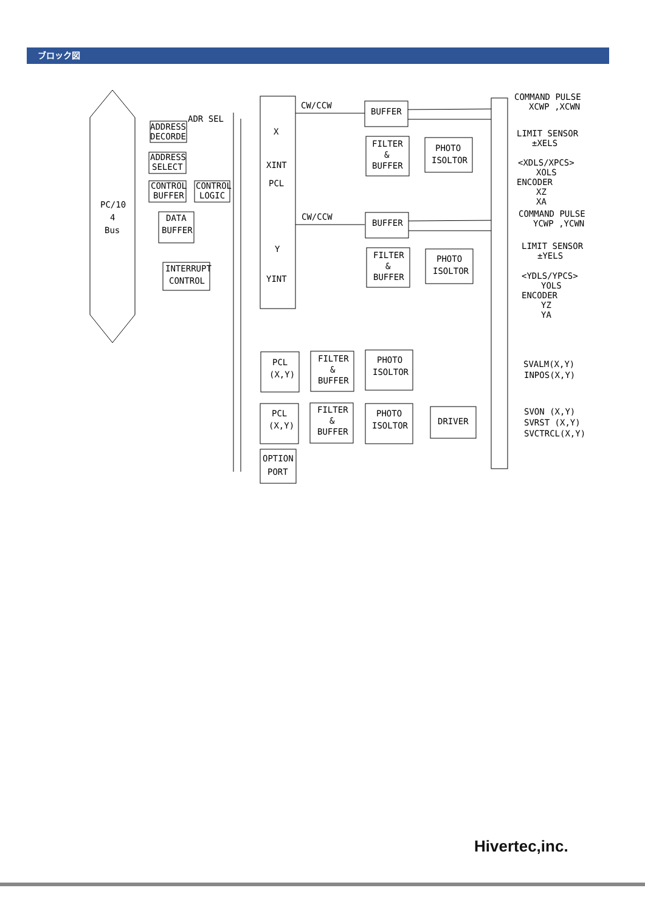ブロック図
PC/10
4
Bus
ADDRESS
DECORDE
ADR SEL
ADDRESS
SELECT
CONTROL
BUFFER
CONTROL
LOGIC
DATA
BUFFER
INTERRUPT
CONTROL
X
XINT
PCL
Y
YINT
CW/CCW
CW/CCW
BUFFER
BUFFER
FILTER
&
BUFFER
PHOTO
ISOLTOR
FILTER
&
BUFFER
PHOTO
ISOLTOR
PCL
(X,Y)
FILTER
&
BUFFER
PHOTO
ISOLTOR
PCL
(X,Y)
FILTER
&
BUFFER
PHOTO
ISOLTOR
DRIVER
OPTION
PORT
COMMAND PULSE
XCWP ,XCWN
LIMIT SENSOR
±XELS
<XDLS/XPCS>
XOLS
ENCODER
XZ
XA
COMMAND PULSE
YCWP ,YCWN
LIMIT SENSOR
±YELS
<YDLS/YPCS>
YOLS
ENCODER
YZ
YA
SVALM(X,Y)
INPOS(X,Y)
SVON (X,Y)
SVRST (X,Y)
SVCTRCL(X,Y)
Hivertec,inc.